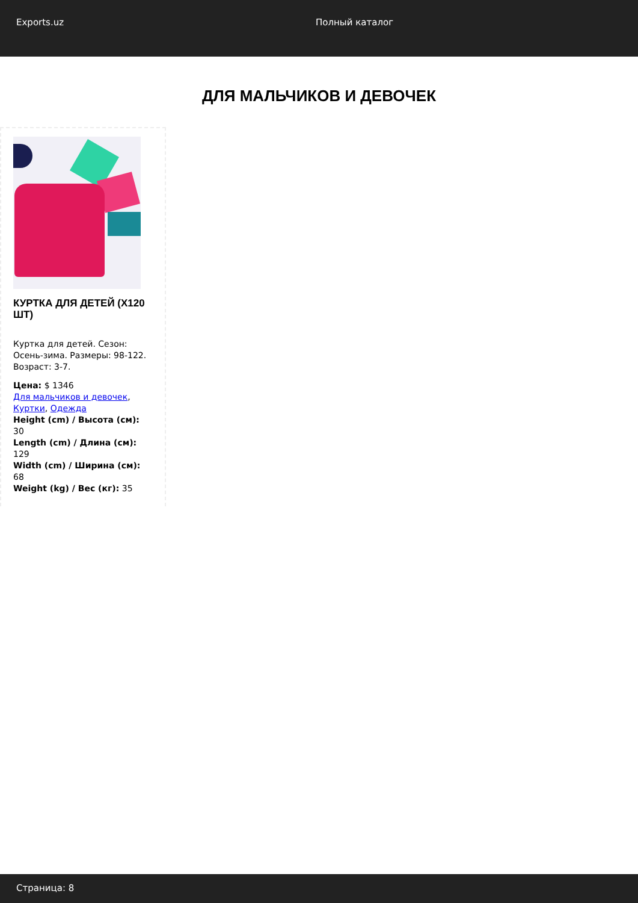Exports.uz Полный каталог
ДЛЯ МАЛЬЧИКОВ И ДЕВОЧЕК
КУРТКА ДЛЯ ДЕТЕЙ (X120 ШТ)
Куртка для детей. Сезон: Осень-зима. Размеры: 98-122. Возраст: 3-7.
Цена: $ 1346
Для мальчиков и девочек, Куртки, Одежда
Height (cm) / Высота (см): 30
Length (cm) / Длина (см): 129
Width (cm) / Ширина (см): 68
Weight (kg) / Вес (кг): 35
Страница: 8